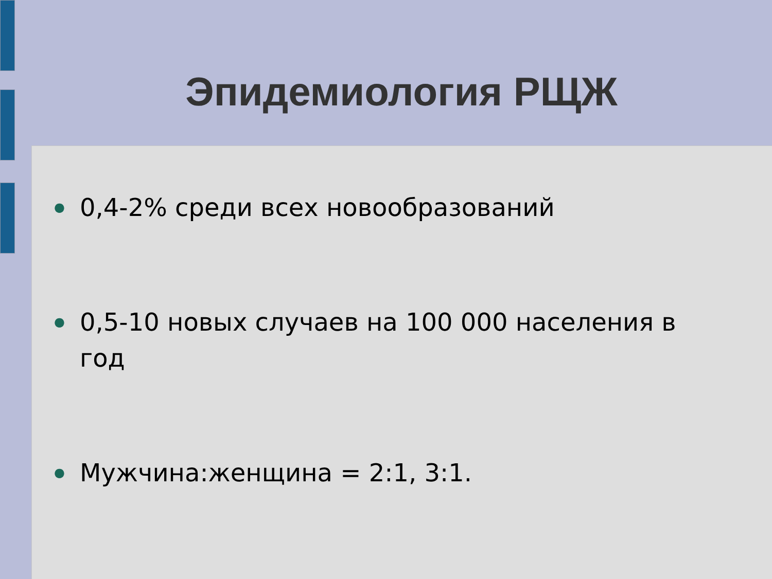Эпидемиология РЩЖ
● 0,4-2% среди всех новообразований
● 0,5-10 новых случаев на 100 000 населения в год
● Мужчина:женщина = 2:1, 3:1.